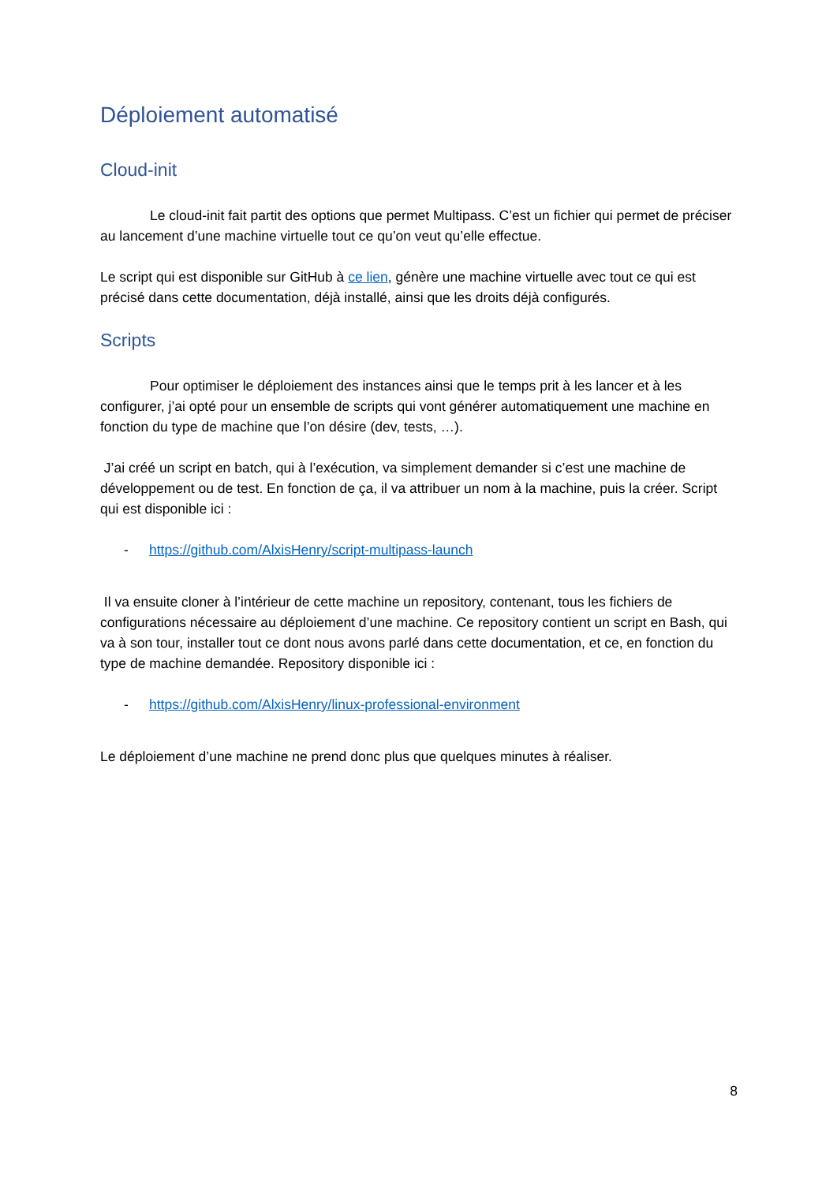Déploiement automatisé
Cloud-init
Le cloud-init fait partit des options que permet Multipass. C’est un fichier qui permet de préciser au lancement d’une machine virtuelle tout ce qu’on veut qu’elle effectue.
Le script qui est disponible sur GitHub à ce lien, génère une machine virtuelle avec tout ce qui est précisé dans cette documentation, déjà installé, ainsi que les droits déjà configurés.
Scripts
Pour optimiser le déploiement des instances ainsi que le temps prit à les lancer et à les configurer, j’ai opté pour un ensemble de scripts qui vont générer automatiquement une machine en fonction du type de machine que l’on désire (dev, tests, …).
J’ai créé un script en batch, qui à l’exécution, va simplement demander si c’est une machine de développement ou de test. En fonction de ça, il va attribuer un nom à la machine, puis la créer. Script qui est disponible ici :
- https://github.com/AlxisHenry/script-multipass-launch
Il va ensuite cloner à l’intérieur de cette machine un repository, contenant, tous les fichiers de configurations nécessaire au déploiement d’une machine. Ce repository contient un script en Bash, qui va à son tour, installer tout ce dont nous avons parlé dans cette documentation, et ce, en fonction du type de machine demandée. Repository disponible ici :
- https://github.com/AlxisHenry/linux-professional-environment
Le déploiement d’une machine ne prend donc plus que quelques minutes à réaliser.
8